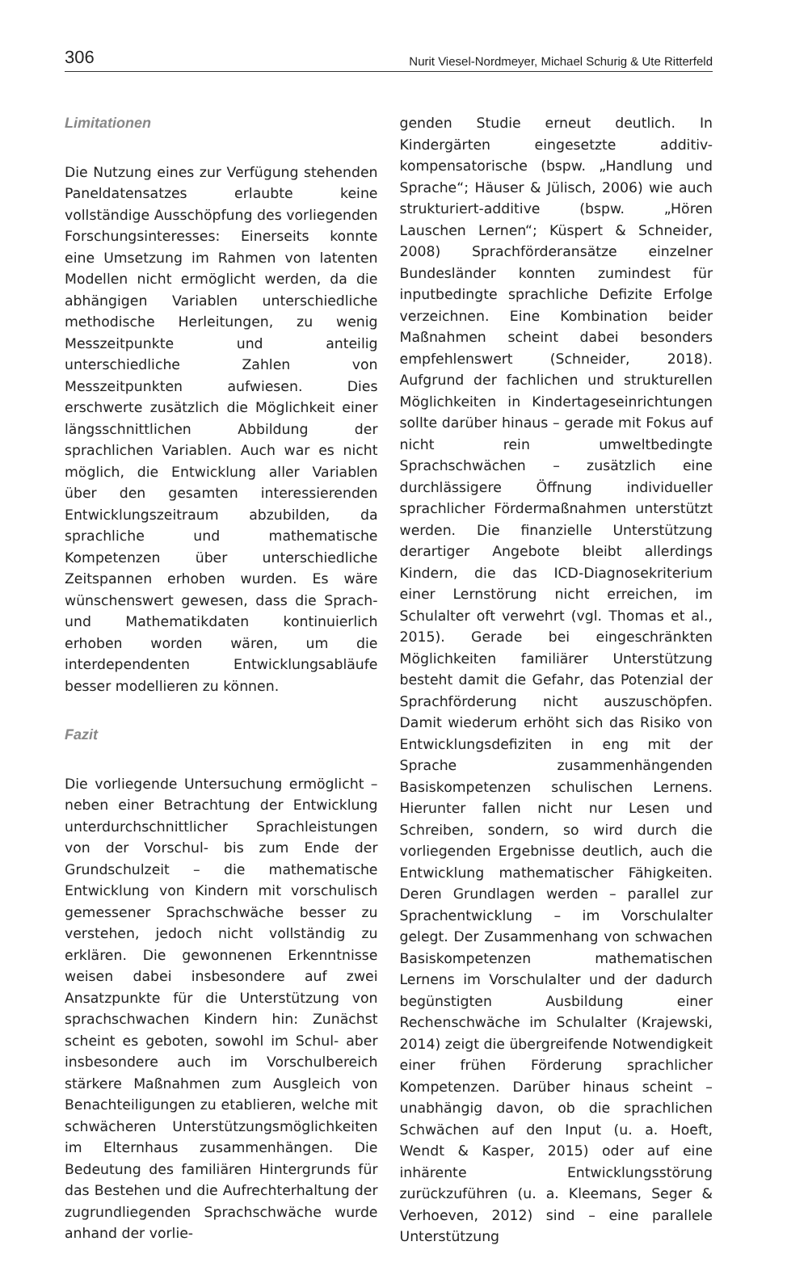306 Nurit Viesel-Nordmeyer, Michael Schurig & Ute Ritterfeld
Limitationen
Die Nutzung eines zur Verfügung stehenden Paneldatensatzes erlaubte keine vollständige Ausschöpfung des vorliegenden Forschungsinteresses: Einerseits konnte eine Umsetzung im Rahmen von latenten Modellen nicht ermöglicht werden, da die abhängigen Variablen unterschiedliche methodische Herleitungen, zu wenig Messzeitpunkte und anteilig unterschiedliche Zahlen von Messzeitpunkten aufwiesen. Dies erschwerte zusätzlich die Möglichkeit einer längsschnittlichen Abbildung der sprachlichen Variablen. Auch war es nicht möglich, die Entwicklung aller Variablen über den gesamten interessierenden Entwicklungszeitraum abzubilden, da sprachliche und mathematische Kompetenzen über unterschiedliche Zeitspannen erhoben wurden. Es wäre wünschenswert gewesen, dass die Sprach- und Mathematikdaten kontinuierlich erhoben worden wären, um die interdependenten Entwicklungsabläufe besser modellieren zu können.
Fazit
Die vorliegende Untersuchung ermöglicht – neben einer Betrachtung der Entwicklung unterdurchschnittlicher Sprachleistungen von der Vorschul- bis zum Ende der Grundschulzeit – die mathematische Entwicklung von Kindern mit vorschulisch gemessener Sprachschwäche besser zu verstehen, jedoch nicht vollständig zu erklären. Die gewonnenen Erkenntnisse weisen dabei insbesondere auf zwei Ansatzpunkte für die Unterstützung von sprachschwachen Kindern hin: Zunächst scheint es geboten, sowohl im Schul- aber insbesondere auch im Vorschulbereich stärkere Maßnahmen zum Ausgleich von Benachteiligungen zu etablieren, welche mit schwächeren Unterstützungsmöglichkeiten im Elternhaus zusammenhängen. Die Bedeutung des familiären Hintergrunds für das Bestehen und die Aufrechterhaltung der zugrundliegenden Sprachschwäche wurde anhand der vorlie-
genden Studie erneut deutlich. In Kindergärten eingesetzte additiv-kompensatorische (bspw. „Handlung und Sprache“; Häuser & Jülisch, 2006) wie auch strukturiert-additive (bspw. „Hören Lauschen Lernen“; Küspert & Schneider, 2008) Sprachförderansätze einzelner Bundesländer konnten zumindest für inputbedingte sprachliche Defizite Erfolge verzeichnen. Eine Kombination beider Maßnahmen scheint dabei besonders empfehlenswert (Schneider, 2018). Aufgrund der fachlichen und strukturellen Möglichkeiten in Kindertageseinrichtungen sollte darüber hinaus – gerade mit Fokus auf nicht rein umweltbedingte Sprachschwächen – zusätzlich eine durchlässigere Öffnung individueller sprachlicher Fördermaßnahmen unterstützt werden. Die finanzielle Unterstützung derartiger Angebote bleibt allerdings Kindern, die das ICD-Diagnosekriterium einer Lernstörung nicht erreichen, im Schulalter oft verwehrt (vgl. Thomas et al., 2015). Gerade bei eingeschränkten Möglichkeiten familiärer Unterstützung besteht damit die Gefahr, das Potenzial der Sprachförderung nicht auszuschöpfen. Damit wiederum erhöht sich das Risiko von Entwicklungsdefiziten in eng mit der Sprache zusammenhängenden Basiskompetenzen schulischen Lernens. Hierunter fallen nicht nur Lesen und Schreiben, sondern, so wird durch die vorliegenden Ergebnisse deutlich, auch die Entwicklung mathematischer Fähigkeiten. Deren Grundlagen werden – parallel zur Sprachentwicklung – im Vorschulalter gelegt. Der Zusammenhang von schwachen Basiskompetenzen mathematischen Lernens im Vorschulalter und der dadurch begünstigten Ausbildung einer Rechenschwäche im Schulalter (Krajewski, 2014) zeigt die übergreifende Notwendigkeit einer frühen Förderung sprachlicher Kompetenzen. Darüber hinaus scheint – unabhängig davon, ob die sprachlichen Schwächen auf den Input (u. a. Hoeft, Wendt & Kasper, 2015) oder auf eine inhärente Entwicklungsstörung zurückzuführen (u. a. Kleemans, Seger & Verhoeven, 2012) sind – eine parallele Unterstützung